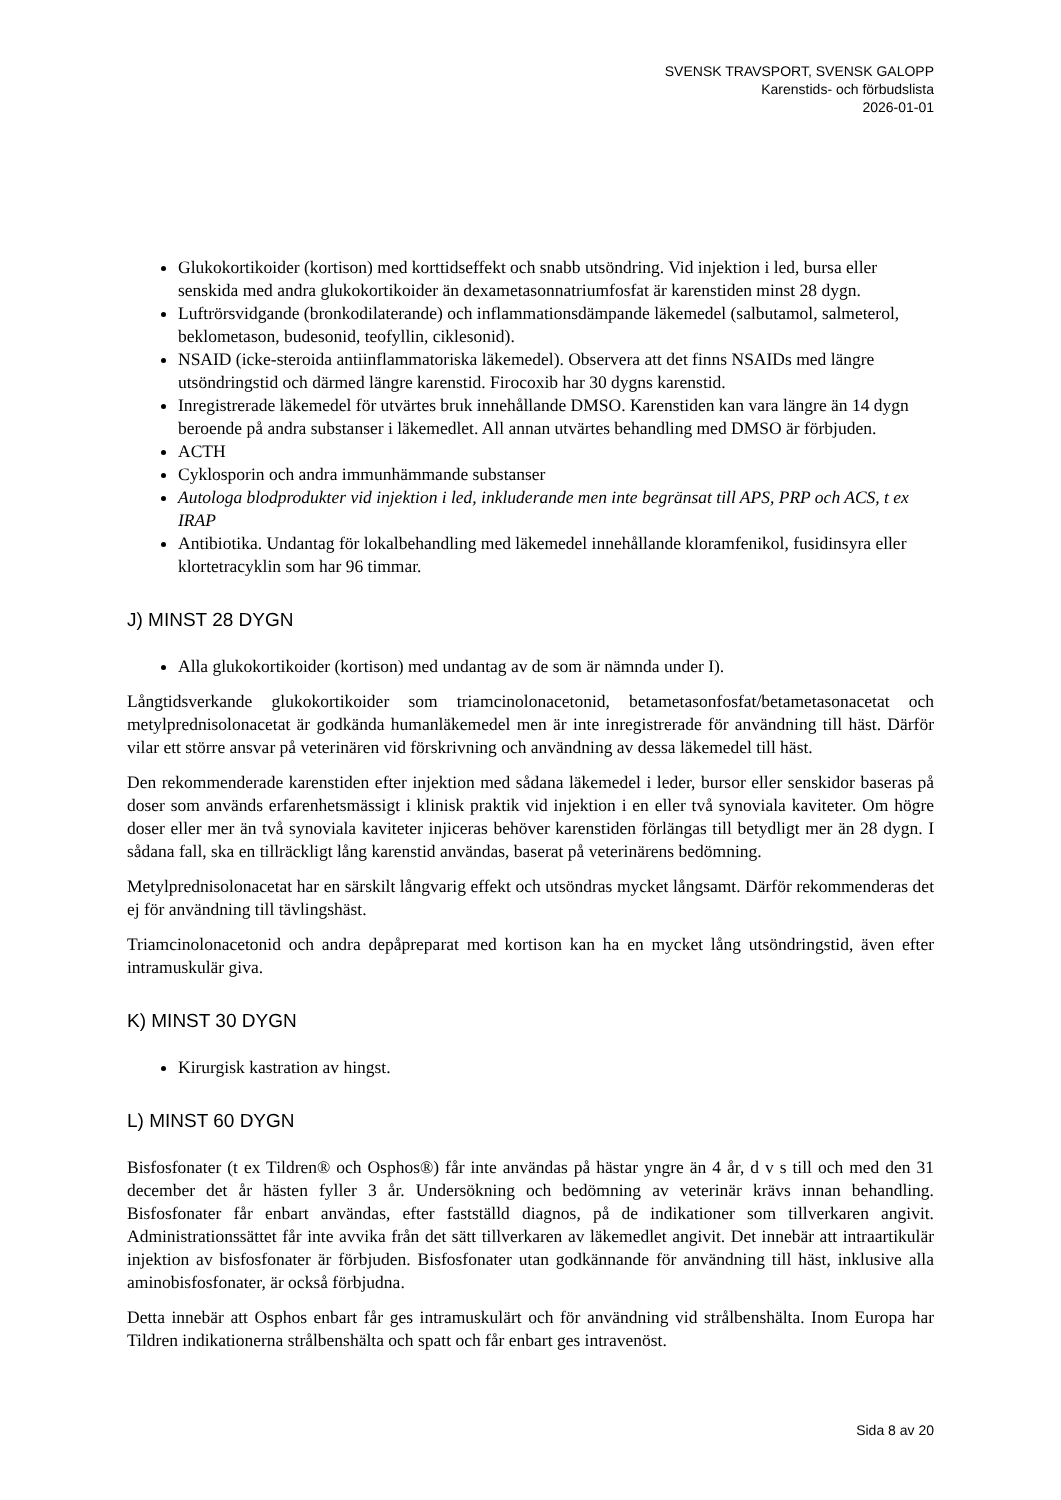SVENSK TRAVSPORT, SVENSK GALOPP
Karenstids- och förbudslista
2026-01-01
Glukokortikoider (kortison) med korttidseffekt och snabb utsöndring. Vid injektion i led, bursa eller senskida med andra glukokortikoider än dexametasonnatriumfosfat är karenstiden minst 28 dygn.
Luftrörsvidgande (bronkodilaterande) och inflammationsdämpande läkemedel (salbutamol, salmeterol, beklometason, budesonid, teofyllin, ciklesonid).
NSAID (icke-steroida antiinflammatoriska läkemedel). Observera att det finns NSAIDs med längre utsöndringstid och därmed längre karenstid. Firocoxib har 30 dygns karenstid.
Inregistrerade läkemedel för utvärtes bruk innehållande DMSO. Karenstiden kan vara längre än 14 dygn beroende på andra substanser i läkemedlet. All annan utvärtes behandling med DMSO är förbjuden.
ACTH
Cyklosporin och andra immunhämmande substanser
Autologa blodprodukter vid injektion i led, inkluderande men inte begränsat till APS, PRP och ACS, t ex IRAP
Antibiotika. Undantag för lokalbehandling med läkemedel innehållande kloramfenikol, fusidinsyra eller klortetracyklin som har 96 timmar.
J) MINST 28 DYGN
Alla glukokortikoider (kortison) med undantag av de som är nämnda under I).
Långtidsverkande glukokortikoider som triamcinolonacetonid, betametasonfosfat/betametasonacetat och metylprednisolonacetat är godkända humanläkemedel men är inte inregistrerade för användning till häst. Därför vilar ett större ansvar på veterinären vid förskrivning och användning av dessa läkemedel till häst.
Den rekommenderade karenstiden efter injektion med sådana läkemedel i leder, bursor eller senskidor baseras på doser som används erfarenhetsmässigt i klinisk praktik vid injektion i en eller två synoviala kaviteter. Om högre doser eller mer än två synoviala kaviteter injiceras behöver karenstiden förlängas till betydligt mer än 28 dygn. I sådana fall, ska en tillräckligt lång karenstid användas, baserat på veterinärens bedömning.
Metylprednisolonacetat har en särskilt långvarig effekt och utsöndras mycket långsamt. Därför rekommenderas det ej för användning till tävlingshäst.
Triamcinolonacetonid och andra depåpreparat med kortison kan ha en mycket lång utsöndringstid, även efter intramuskulär giva.
K) MINST 30 DYGN
Kirurgisk kastration av hingst.
L) MINST 60 DYGN
Bisfosfonater (t ex Tildren® och Osphos®) får inte användas på hästar yngre än 4 år, d v s till och med den 31 december det år hästen fyller 3 år. Undersökning och bedömning av veterinär krävs innan behandling. Bisfosfonater får enbart användas, efter fastställd diagnos, på de indikationer som tillverkaren angivit. Administrationssättet får inte avvika från det sätt tillverkaren av läkemedlet angivit. Det innebär att intraartikulär injektion av bisfosfonater är förbjuden. Bisfosfonater utan godkännande för användning till häst, inklusive alla aminobisfosfonater, är också förbjudna.
Detta innebär att Osphos enbart får ges intramuskulärt och för användning vid strålbenshälta. Inom Europa har Tildren indikationerna strålbenshälta och spatt och får enbart ges intravenöst.
Sida 8 av 20